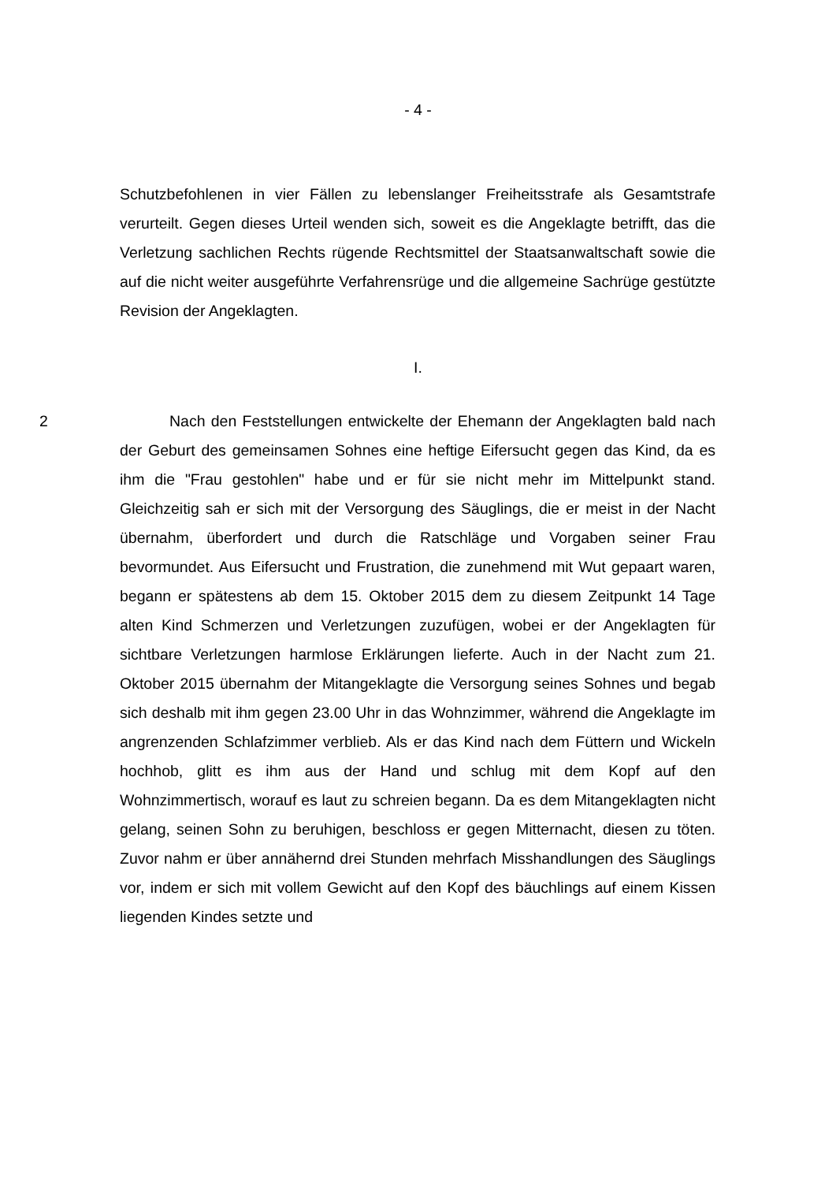- 4 -
Schutzbefohlenen in vier Fällen zu lebenslanger Freiheitsstrafe als Gesamtstrafe verurteilt. Gegen dieses Urteil wenden sich, soweit es die Angeklagte betrifft, das die Verletzung sachlichen Rechts rügende Rechtsmittel der Staatsanwaltschaft sowie die auf die nicht weiter ausgeführte Verfahrensrüge und die allgemeine Sachrüge gestützte Revision der Angeklagten.
I.
2 Nach den Feststellungen entwickelte der Ehemann der Angeklagten bald nach der Geburt des gemeinsamen Sohnes eine heftige Eifersucht gegen das Kind, da es ihm die "Frau gestohlen" habe und er für sie nicht mehr im Mittelpunkt stand. Gleichzeitig sah er sich mit der Versorgung des Säuglings, die er meist in der Nacht übernahm, überfordert und durch die Ratschläge und Vorgaben seiner Frau bevormundet. Aus Eifersucht und Frustration, die zunehmend mit Wut gepaart waren, begann er spätestens ab dem 15. Oktober 2015 dem zu diesem Zeitpunkt 14 Tage alten Kind Schmerzen und Verletzungen zuzufügen, wobei er der Angeklagten für sichtbare Verletzungen harmlose Erklärungen lieferte. Auch in der Nacht zum 21. Oktober 2015 übernahm der Mitangeklagte die Versorgung seines Sohnes und begab sich deshalb mit ihm gegen 23.00 Uhr in das Wohnzimmer, während die Angeklagte im angrenzenden Schlafzimmer verblieb. Als er das Kind nach dem Füttern und Wickeln hochhob, glitt es ihm aus der Hand und schlug mit dem Kopf auf den Wohnzimmertisch, worauf es laut zu schreien begann. Da es dem Mitangeklagten nicht gelang, seinen Sohn zu beruhigen, beschloss er gegen Mitternacht, diesen zu töten. Zuvor nahm er über annähernd drei Stunden mehrfach Misshandlungen des Säuglings vor, indem er sich mit vollem Gewicht auf den Kopf des bäuchlings auf einem Kissen liegenden Kindes setzte und